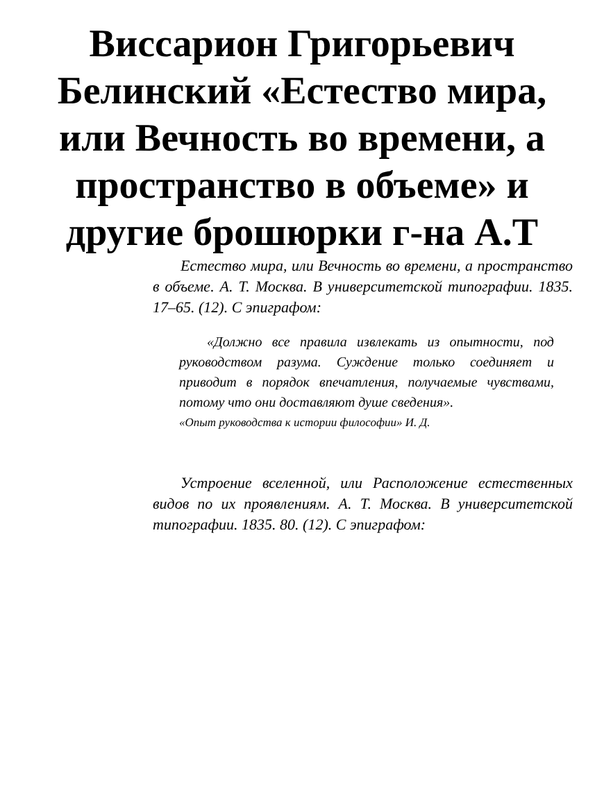Виссарион Григорьевич Белинский «Естество мира, или Вечность во времени, а пространство в объеме» и другие брошюрки г-на А.Т
Естество мира, или Вечность во времени, а пространство в объеме. А. Т. Москва. В университетской типографии. 1835. 17–65. (12). С эпиграфом:
«Должно все правила извлекать из опытности, под руководством разума. Суждение только соединяет и приводит в порядок впечатления, получаемые чувствами, потому что они доставляют душе сведения».
«Опыт руководства к истории философии» И. Д.
Устроение вселенной, или Расположение естественных видов по их проявлениям. А. Т. Москва. В университетской типографии. 1835. 80. (12). С эпиграфом: